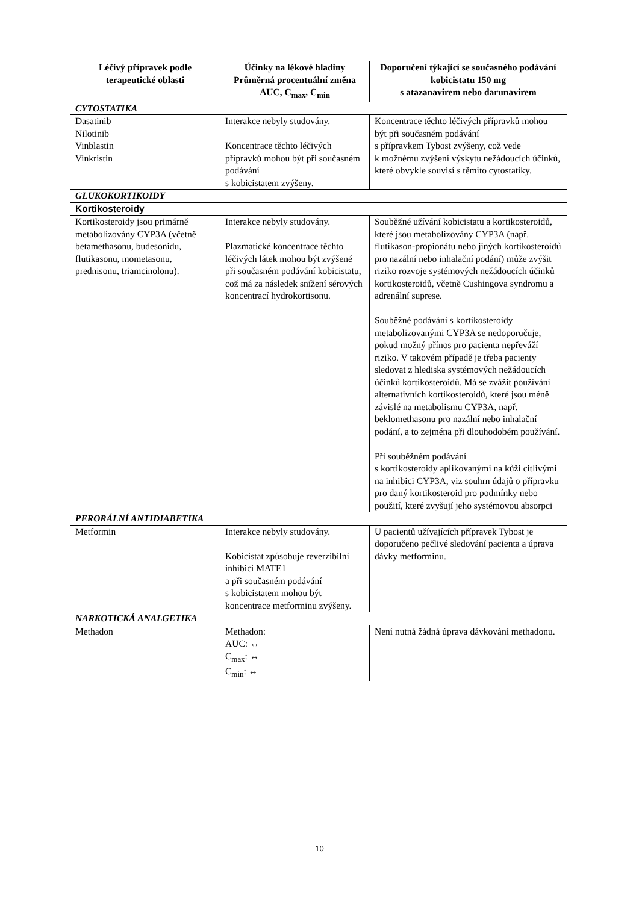| Léčivý přípravek podle terapeutické oblasti | Účinky na lékové hladiny Průměrná procentuální změna AUC, C<sub>max</sub>, C<sub>min</sub> | Doporučení týkající se současného podávání kobicistatu 150 mg s atazanavirem nebo darunavirem |
| --- | --- | --- |
| CYTOSTATIKA | | |
| Dasatinib Nilotinib Vinblastin Vinkristin | Interakce nebyly studovány. Koncentrace těchto léčivých přípravků mohou být při současném podávání s kobicistatem zvýšeny. | Koncentrace těchto léčivých přípravků mohou být při současném podávání s přípravkem Tybost zvýšeny, což vede k možnému zvýšení výskytu nežádoucích účinků, které obvykle souvisí s těmito cytostatiky. |
| GLUKOKORTIKOIDY | | |
| Kortikosteroidy | | |
| Kortikosteroidy jsou primárně metabolizovány CYP3A (včetně betamethasonu, budesonidu, flutikasonu, mometasonu, prednisonu, triamcinolonu). | Interakce nebyly studovány. Plazmatické koncentrace těchto léčivých látek mohou být zvýšené při současném podávání kobicistatu, což má za následek snížení sérových koncentrací hydrokortisonu. | Souběžné užívání kobicistatu a kortikosteroidů, které jsou metabolizovány CYP3A (např. flutikason-propionátu nebo jiných kortikosteroidů pro nazální nebo inhalační podání) může zvýšit riziko rozvoje systémových nežádoucích účinků kortikosteroidů, včetně Cushingova syndromu a adrenální suprese. Souběžné podávání s kortikosteroidy metabolizovanými CYP3A se nedoporučuje, pokud možný přínos pro pacienta nepřeváží riziko. V takovém případě je třeba pacienty sledovat z hlediska systémových nežádoucích účinků kortikosteroidů. Má se zvážit používání alternativních kortikosteroidů, které jsou méně závislé na metabolismu CYP3A, např. beklomethasonu pro nazální nebo inhalační podání, a to zejména při dlouhodobém používání. Při souběžném podávání s kortikosteroidy aplikovanými na kůži citlivými na inhibici CYP3A, viz souhrn údajů o přípravku pro daný kortikosteroid pro podmínky nebo použití, které zvyšují jeho systémovou absorpci |
| PERORÁLNÍ ANTIDIABETIKA | | |
| Metformin | Interakce nebyly studovány. Kobicistat způsobuje reverzibilní inhibici MATE1 a při současném podávání s kobicistatem mohou být koncentrace metforminu zvýšeny. | U pacientů užívajících přípravek Tybost je doporučeno pečlivé sledování pacienta a úprava dávky metforminu. |
| NARKOTICKÁ ANALGETIKA | | |
| Methadon | Methadon: AUC: ↔ C<sub>max</sub>: ↔ C<sub>min</sub>: ↔ | Není nutná žádná úprava dávkování methadonu. |
10